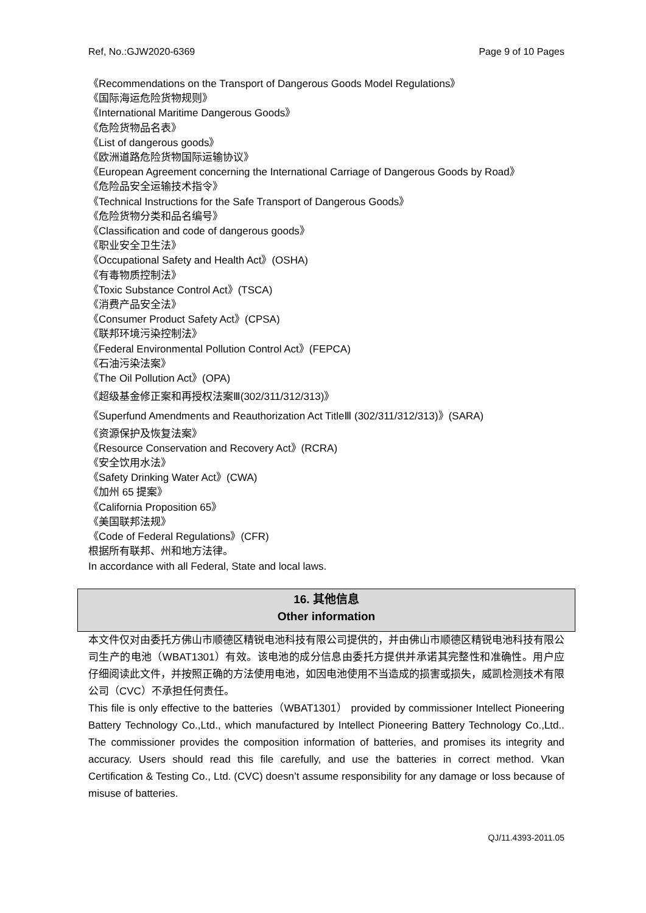Ref, No.:GJW2020-6369 Page 9 of 10 Pages
《Recommendations on the Transport of Dangerous Goods Model Regulations》
《国际海运危险货物规则》
《International Maritime Dangerous Goods》
《危险货物品名表》
《List of dangerous goods》
《欧洲道路危险货物国际运输协议》
《European Agreement concerning the International Carriage of Dangerous Goods by Road》
《危险品安全运输技术指令》
《Technical Instructions for the Safe Transport of Dangerous Goods》
《危险货物分类和品名编号》
《Classification and code of dangerous goods》
《职业安全卫生法》
《Occupational Safety and Health Act》(OSHA)
《有毒物质控制法》
《Toxic Substance Control Act》(TSCA)
《消费产品安全法》
《Consumer Product Safety Act》(CPSA)
《联邦环境污染控制法》
《Federal Environmental Pollution Control Act》(FEPCA)
《石油污染法案》
《The Oil Pollution Act》(OPA)
《超级基金修正案和再授权法案Ⅲ(302/311/312/313)》
《Superfund Amendments and Reauthorization Act TitleⅢ (302/311/312/313)》(SARA)
《资源保护及恢复法案》
《Resource Conservation and Recovery Act》(RCRA)
《安全饮用水法》
《Safety Drinking Water Act》(CWA)
《加州 65 提案》
《California Proposition 65》
《美国联邦法规》
《Code of Federal Regulations》(CFR)
根据所有联邦、州和地方法律。
In accordance with all Federal, State and local laws.
16. 其他信息
Other information
本文件仅对由委托方佛山市顺德区精锐电池科技有限公司提供的，并由佛山市顺德区精锐电池科技有限公司生产的电池（WBAT1301）有效。该电池的成分信息由委托方提供并承诺其完整性和准确性。用户应仔细阅读此文件，并按照正确的方法使用电池，如因电池使用不当造成的损害或损失，威凯检测技术有限公司（CVC）不承担任何责任。
This file is only effective to the batteries（WBAT1301） provided by commissioner Intellect Pioneering Battery Technology Co.,Ltd., which manufactured by Intellect Pioneering Battery Technology Co.,Ltd.. The commissioner provides the composition information of batteries, and promises its integrity and accuracy. Users should read this file carefully, and use the batteries in correct method. Vkan Certification & Testing Co., Ltd. (CVC) doesn’t assume responsibility for any damage or loss because of misuse of batteries.
QJ/11.4393-2011.05